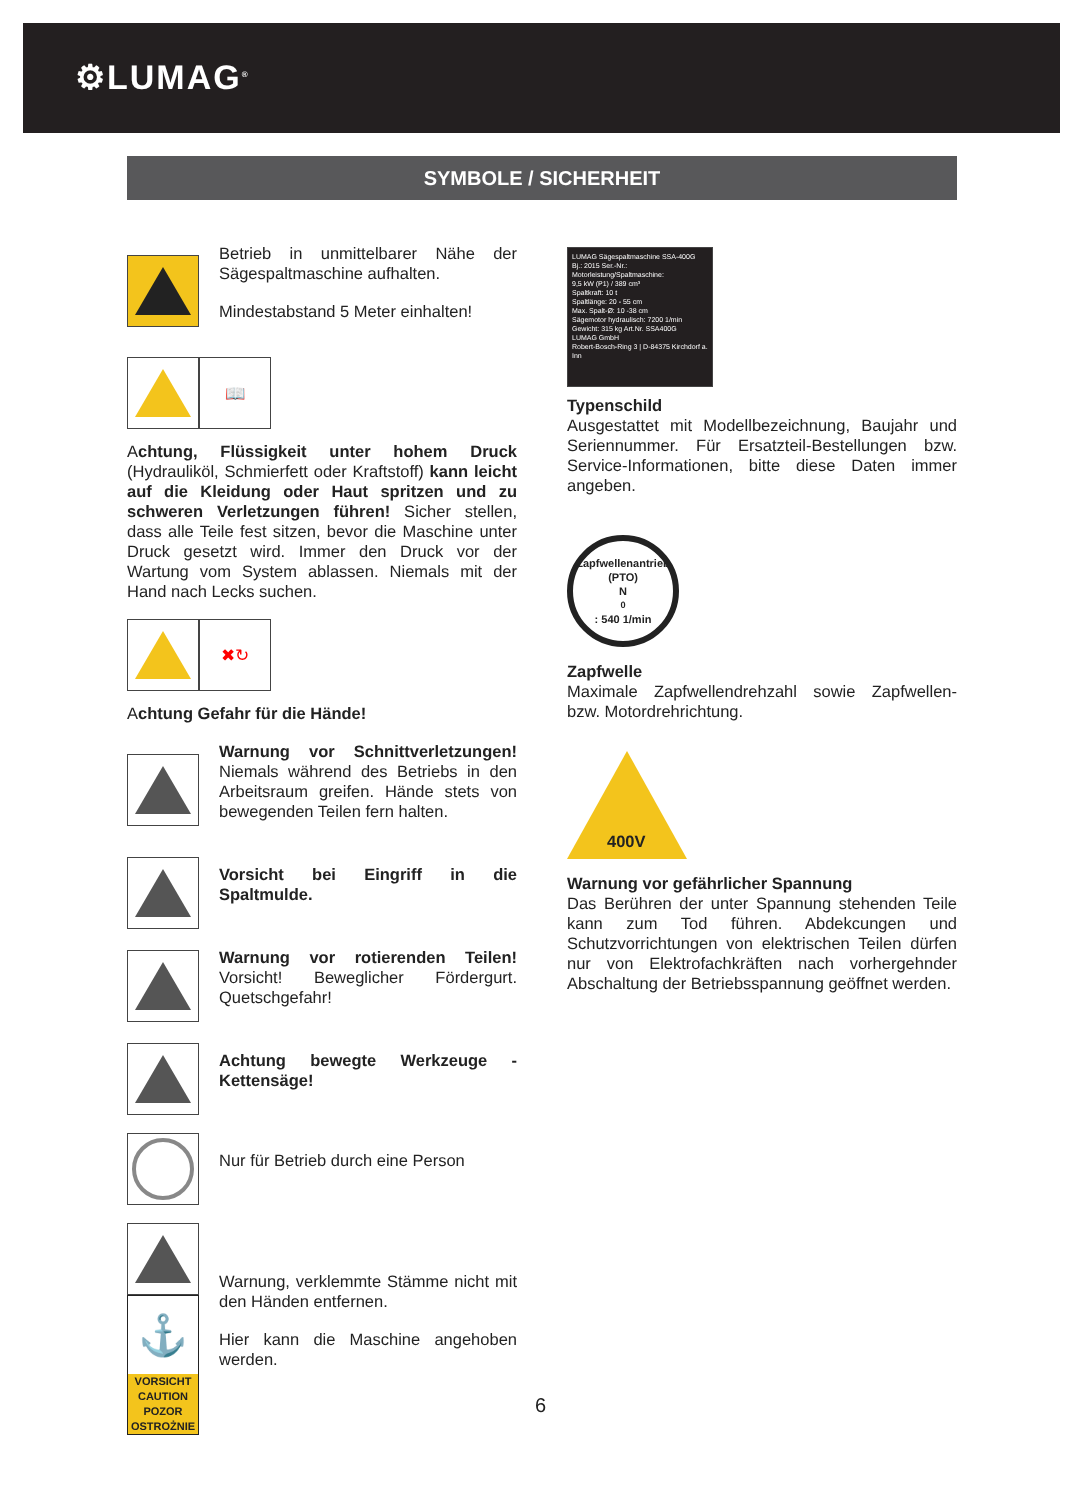⚙LUMAG<sup>®</sup>
SYMBOLE / SICHERHEIT
Betrieb in unmittelbarer Nähe der Sägespaltmaschine aufhalten.
Mindestabstand 5 Meter einhalten!
📖
Achtung, Flüssigkeit unter hohem Druck (Hydrauliköl, Schmierfett oder Kraftstoff) kann leicht auf die Kleidung oder Haut spritzen und zu schweren Verletzungen führen! Sicher stellen, dass alle Teile fest sitzen, bevor die Maschine unter Druck gesetzt wird. Immer den Druck vor der Wartung vom System ablassen. Niemals mit der Hand nach Lecks suchen.
✖↻
Achtung Gefahr für die Hände!
Warnung vor Schnittverletzungen! Niemals während des Betriebs in den Arbeitsraum greifen. Hände stets von bewegenden Teilen fern halten.
Vorsicht bei Eingriff in die Spaltmulde.
Warnung vor rotierenden Teilen! Vorsicht! Beweglicher Fördergurt. Quetschgefahr!
Achtung bewegte Werkzeuge - Kettensäge!
Nur für Betrieb durch eine Person
⚓
VORSICHT
CAUTION
POZOR
OSTROŻNIE
Warnung, verklemmte Stämme nicht mit den Händen entfernen.
Hier kann die Maschine angehoben werden.
LUMAG Sägespaltmaschine SSA-400G
Bj.: 2015 Ser.-Nr.:
Motorleistung/Spaltmaschine:
9,5 kW (P1) / 389 cm³
Spaltkraft: 10 t
Spaltlänge: 20 - 55 cm
Max. Spalt-Ø: 10 -38 cm
Sägemotor hydraulisch: 7200 1/min
Gewicht: 315 kg Art.Nr. SSA400G
LUMAG GmbH
Robert-Bosch-Ring 3 | D-84375 Kirchdorf a. Inn
Typenschild
Ausgestattet mit Modellbezeichnung, Baujahr und Seriennummer. Für Ersatzteil-Bestellungen bzw. Service-Informationen, bitte diese Daten immer angeben.
Zapfwellenantrieb
(PTO)
N<sub>0</sub>: 540 1/min
Zapfwelle
Maximale Zapfwellendrehzahl sowie Zapfwellen- bzw. Motordrehrichtung.
400V
Warnung vor gefährlicher Spannung
Das Berühren der unter Spannung stehenden Teile kann zum Tod führen. Abdekcungen und Schutzvorrichtungen von elektrischen Teilen dürfen nur von Elektrofachkräften nach vorhergehnder Abschaltung der Betriebsspannung geöffnet werden.
6